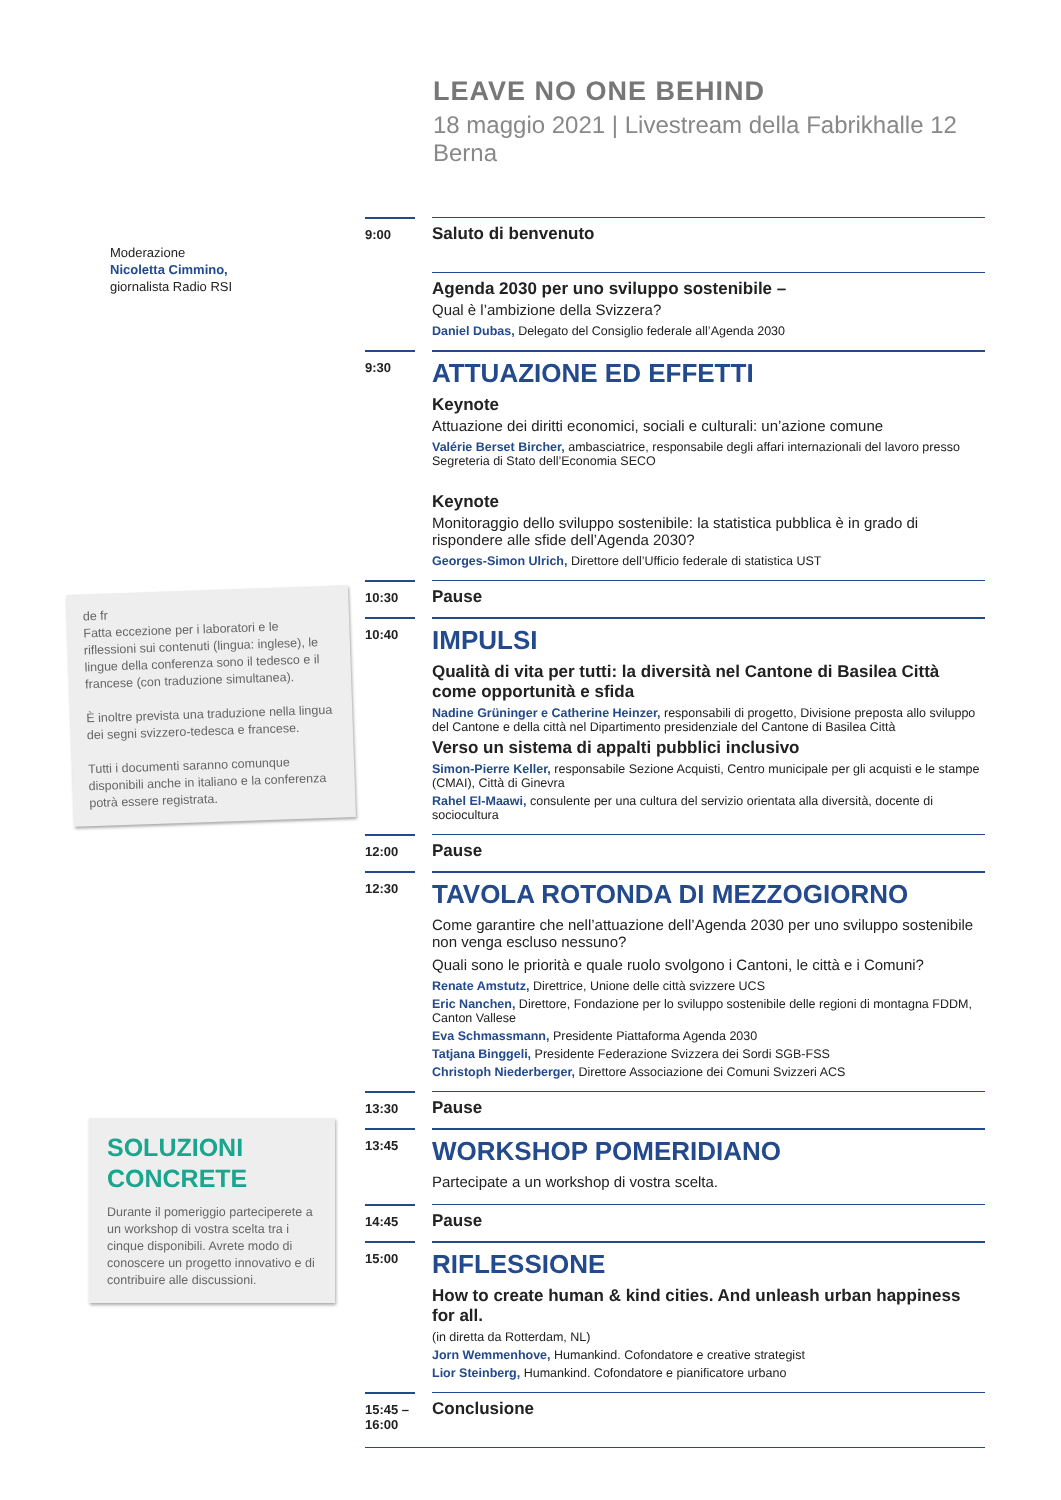Moderazione
Nicoletta Cimmino,
giornalista Radio RSI
de fr
Fatta eccezione per i laboratori e le riflessioni sui contenuti (lingua: inglese), le lingue della conferenza sono il tedesco e il francese (con traduzione simultanea).
È inoltre prevista una traduzione nella lingua dei segni svizzero-tedesca e francese.
Tutti i documenti saranno comunque disponibili anche in italiano e la conferenza potrà essere registrata.
SOLUZIONI CONCRETE
Durante il pomeriggio parteciperete a un workshop di vostra scelta tra i cinque disponibili. Avrete modo di conoscere un progetto innovativo e di contribuire alle discussioni.
LEAVE NO ONE BEHIND
18 maggio 2021 | Livestream della Fabrikhalle 12 Berna
9:00
Saluto di benvenuto
Agenda 2030 per uno sviluppo sostenibile –
Qual è l’ambizione della Svizzera?
Daniel Dubas, Delegato del Consiglio federale all’Agenda 2030
9:30
ATTUAZIONE ED EFFETTI
Keynote
Attuazione dei diritti economici, sociali e culturali: un’azione comune
Valérie Berset Bircher, ambasciatrice, responsabile degli affari internazionali del lavoro presso Segreteria di Stato dell’Economia SECO
Keynote
Monitoraggio dello sviluppo sostenibile: la statistica pubblica è in grado di rispondere alle sfide dell’Agenda 2030?
Georges-Simon Ulrich, Direttore dell’Ufficio federale di statistica UST
10:30
Pause
10:40
IMPULSI
Qualità di vita per tutti: la diversità nel Cantone di Basilea Città come opportunità e sfida
Nadine Grüninger e Catherine Heinzer, responsabili di progetto, Divisione preposta allo sviluppo del Cantone e della città nel Dipartimento presidenziale del Cantone di Basilea Città
Verso un sistema di appalti pubblici inclusivo
Simon-Pierre Keller, responsabile Sezione Acquisti, Centro municipale per gli acquisti e le stampe (CMAI), Città di Ginevra
Rahel El-Maawi, consulente per una cultura del servizio orientata alla diversità, docente di sociocultura
12:00
Pause
12:30
TAVOLA ROTONDA DI MEZZOGIORNO
Come garantire che nell’attuazione dell’Agenda 2030 per uno sviluppo sostenibile non venga escluso nessuno?
Quali sono le priorità e quale ruolo svolgono i Cantoni, le città e i Comuni?
Renate Amstutz, Direttrice, Unione delle città svizzere UCS
Eric Nanchen, Direttore, Fondazione per lo sviluppo sostenibile delle regioni di montagna FDDM, Canton Vallese
Eva Schmassmann, Presidente Piattaforma Agenda 2030
Tatjana Binggeli, Presidente Federazione Svizzera dei Sordi SGB-FSS
Christoph Niederberger, Direttore Associazione dei Comuni Svizzeri ACS
13:30
Pause
13:45
WORKSHOP POMERIDIANO
Partecipate a un workshop di vostra scelta.
14:45
Pause
15:00
RIFLESSIONE
How to create human & kind cities. And unleash urban happiness for all.
(in diretta da Rotterdam, NL)
Jorn Wemmenhove, Humankind. Cofondatore e creative strategist
Lior Steinberg, Humankind. Cofondatore e pianificatore urbano
15:45 –
16:00
Conclusione